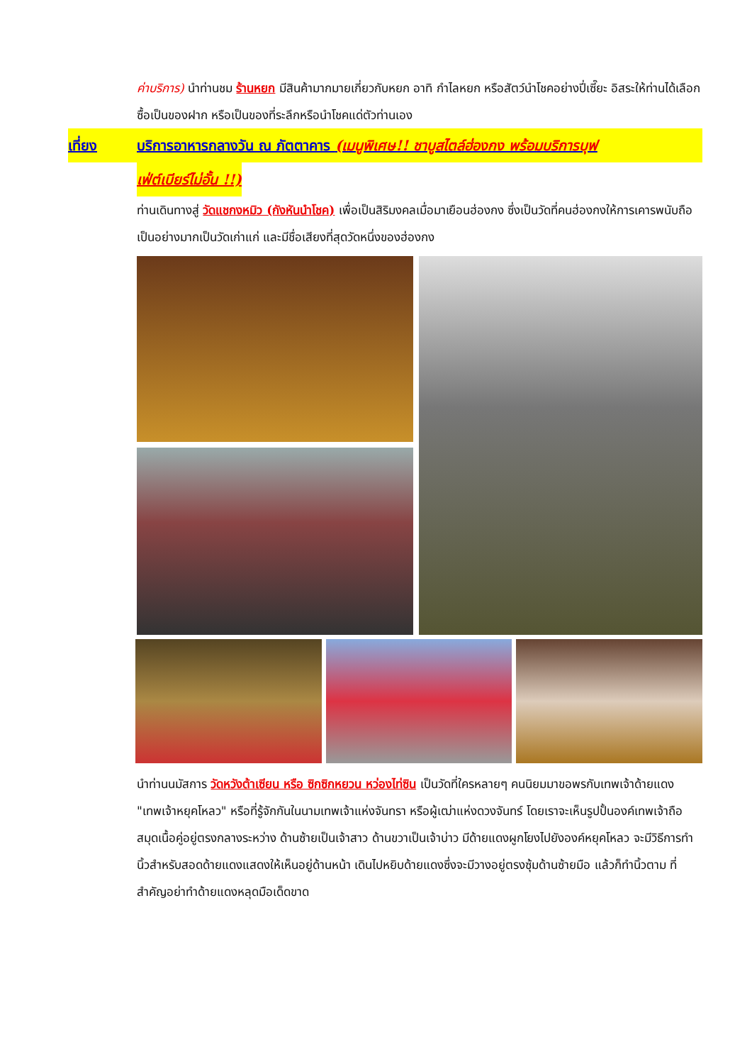ค่าบริการ) นำท่านชม ร้านหยก มีสินค้ามากมายเกี่ยวกับหยก อาทิ กำไลหยก หรือสัตว์นำโชคอย่างปี่เซี๊ยะ อิสระให้ท่านได้เลือกซื้อเป็นของฝาก หรือเป็นของที่ระลึกหรือนำโชคแด่ตัวท่านเอง
เที่ยง บริการอาหารกลางวัน ณ ภัตตาคาร (เมนูพิเศษ!! ชาบูสไตล์ฮ่องกง พร้อมบริการบุฟ
เฟ่ต์เบียร์ไม่อั้น !!)
ท่านเดินทางสู่ วัดแชกงหมิว (กังหันนำโชค) เพื่อเป็นสิริมงคลเมื่อมาเยือนฮ่องกง ซึ่งเป็นวัดที่คนฮ่องกงให้การเคารพนับถือเป็นอย่างมากเป็นวัดเก่าแก่ และมีชื่อเสียงที่สุดวัดหนึ่งของฮ่องกง
นำท่านนมัสการ วัดหวังต้าเซียน หรือ ซิกซิกหยวน หว่องไท่ซิน เป็นวัดที่ใครหลายๆ คนนิยมมาขอพรกับเทพเจ้าด้ายแดง "เทพเจ้าหยุคโหลว" หรือที่รู้จักกันในนามเทพเจ้าแห่งจันทรา หรือผู้เฒ่าแห่งดวงจันทร์ โดยเราจะเห็นรูปปั้นองค์เทพเจ้าถือสมุดเนื้อคู่อยู่ตรงกลางระหว่าง ด้านซ้ายเป็นเจ้าสาว ด้านขวาเป็นเจ้าบ่าว มีด้ายแดงผูกโยงไปยังองค์หยุคโหลว จะมีวิธีการทำนิ้วสำหรับสอดด้ายแดงแสดงให้เห็นอยู่ด้านหน้า เดินไปหยิบด้ายแดงซึ่งจะมีวางอยู่ตรงซุ้มด้านซ้ายมือ แล้วก็ทำนิ้วตาม ที่สำคัญอย่าทำด้ายแดงหลุดมือเด็ดขาด